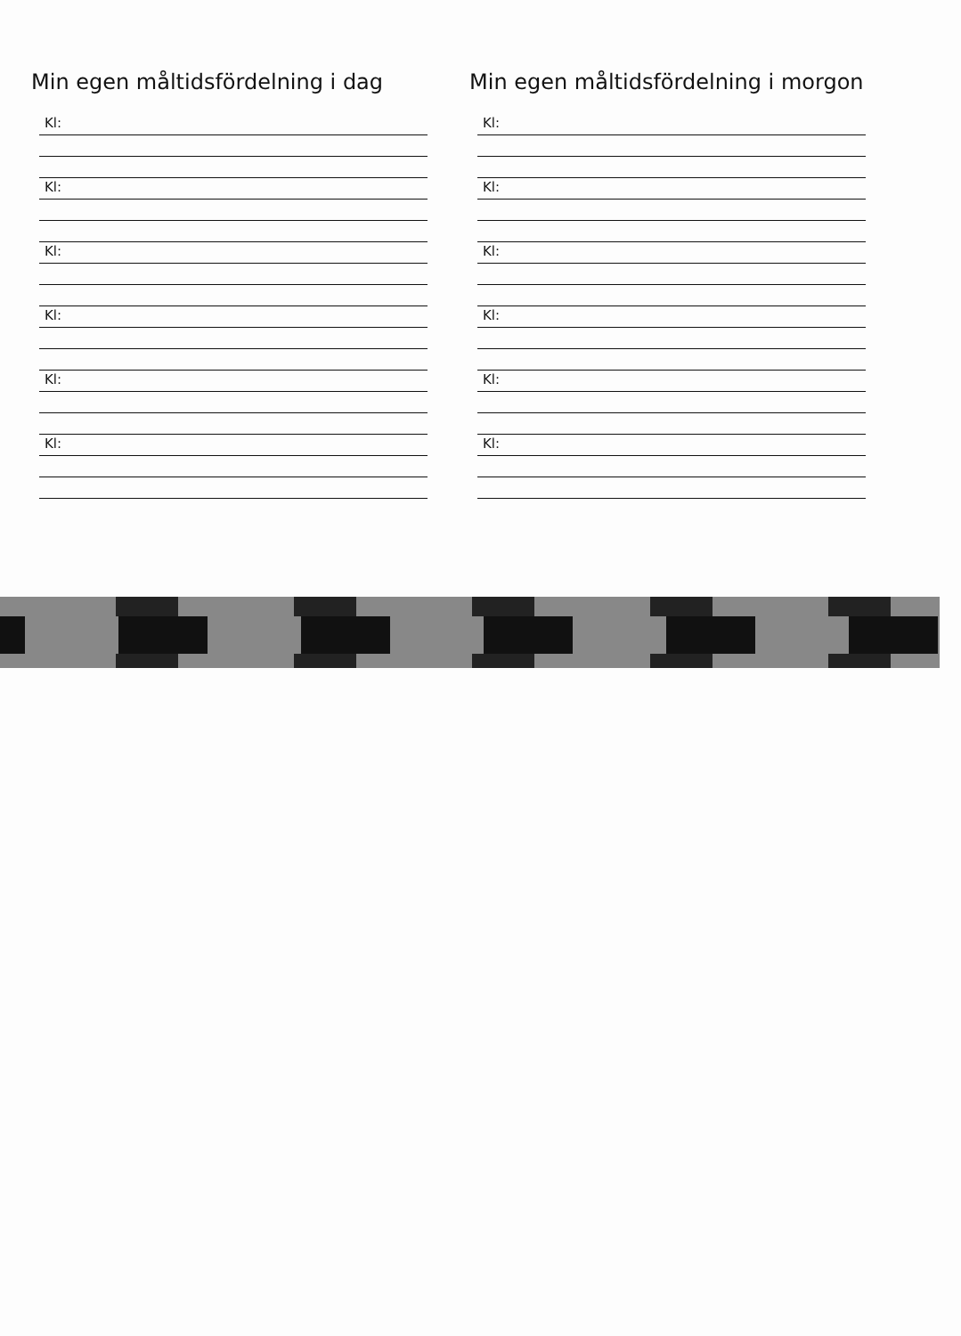Min egen måltidsfördelning i dag
Kl:
Kl:
Kl:
Kl:
Kl:
Kl:
Min egen måltidsfördelning i morgon
Kl:
Kl:
Kl:
Kl:
Kl:
Kl: